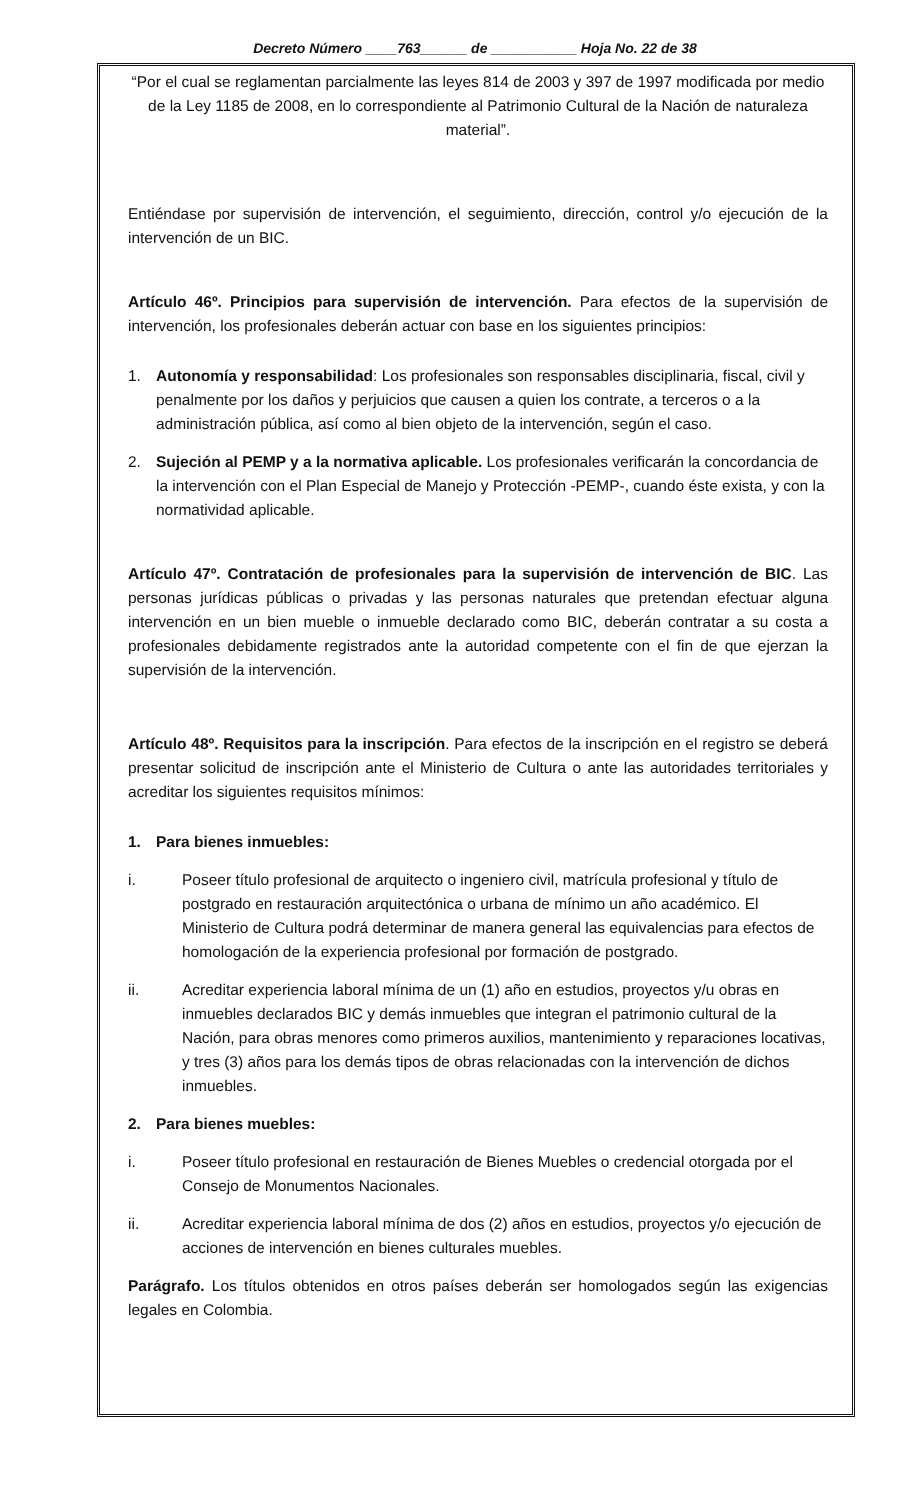Decreto Número ____763______ de ___________ Hoja No. 22 de 38
“Por el cual se reglamentan parcialmente las leyes 814 de 2003 y 397 de 1997 modificada por medio de la Ley 1185 de 2008, en lo correspondiente al Patrimonio Cultural de la Nación de naturaleza material”.
Entiéndase por supervisión de intervención, el seguimiento, dirección, control y/o ejecución de la intervención de un BIC.
Artículo 46º. Principios para supervisión de intervención. Para efectos de la supervisión de intervención, los profesionales deberán actuar con base en los siguientes principios:
1. Autonomía y responsabilidad: Los profesionales son responsables disciplinaria, fiscal, civil y penalmente por los daños y perjuicios que causen a quien los contrate, a terceros o a la administración pública, así como al bien objeto de la intervención, según el caso.
2. Sujeción al PEMP y a la normativa aplicable. Los profesionales verificarán la concordancia de la intervención con el Plan Especial de Manejo y Protección -PEMP-, cuando éste exista, y con la normatividad aplicable.
Artículo 47º. Contratación de profesionales para la supervisión de intervención de BIC. Las personas jurídicas públicas o privadas y las personas naturales que pretendan efectuar alguna intervención en un bien mueble o inmueble declarado como BIC, deberán contratar a su costa a profesionales debidamente registrados ante la autoridad competente con el fin de que ejerzan la supervisión de la intervención.
Artículo 48º. Requisitos para la inscripción. Para efectos de la inscripción en el registro se deberá presentar solicitud de inscripción ante el Ministerio de Cultura o ante las autoridades territoriales y acreditar los siguientes requisitos mínimos:
1. Para bienes inmuebles:
i. Poseer título profesional de arquitecto o ingeniero civil, matrícula profesional y título de postgrado en restauración arquitectónica o urbana de mínimo un año académico. El Ministerio de Cultura podrá determinar de manera general las equivalencias para efectos de homologación de la experiencia profesional por formación de postgrado.
ii. Acreditar experiencia laboral mínima de un (1) año en estudios, proyectos y/u obras en inmuebles declarados BIC y demás inmuebles que integran el patrimonio cultural de la Nación, para obras menores como primeros auxilios, mantenimiento y reparaciones locativas, y tres (3) años para los demás tipos de obras relacionadas con la intervención de dichos inmuebles.
2. Para bienes muebles:
i. Poseer título profesional en restauración de Bienes Muebles o credencial otorgada por el Consejo de Monumentos Nacionales.
ii. Acreditar experiencia laboral mínima de dos (2) años en estudios, proyectos y/o ejecución de acciones de intervención en bienes culturales muebles.
Parágrafo. Los títulos obtenidos en otros países deberán ser homologados según las exigencias legales en Colombia.